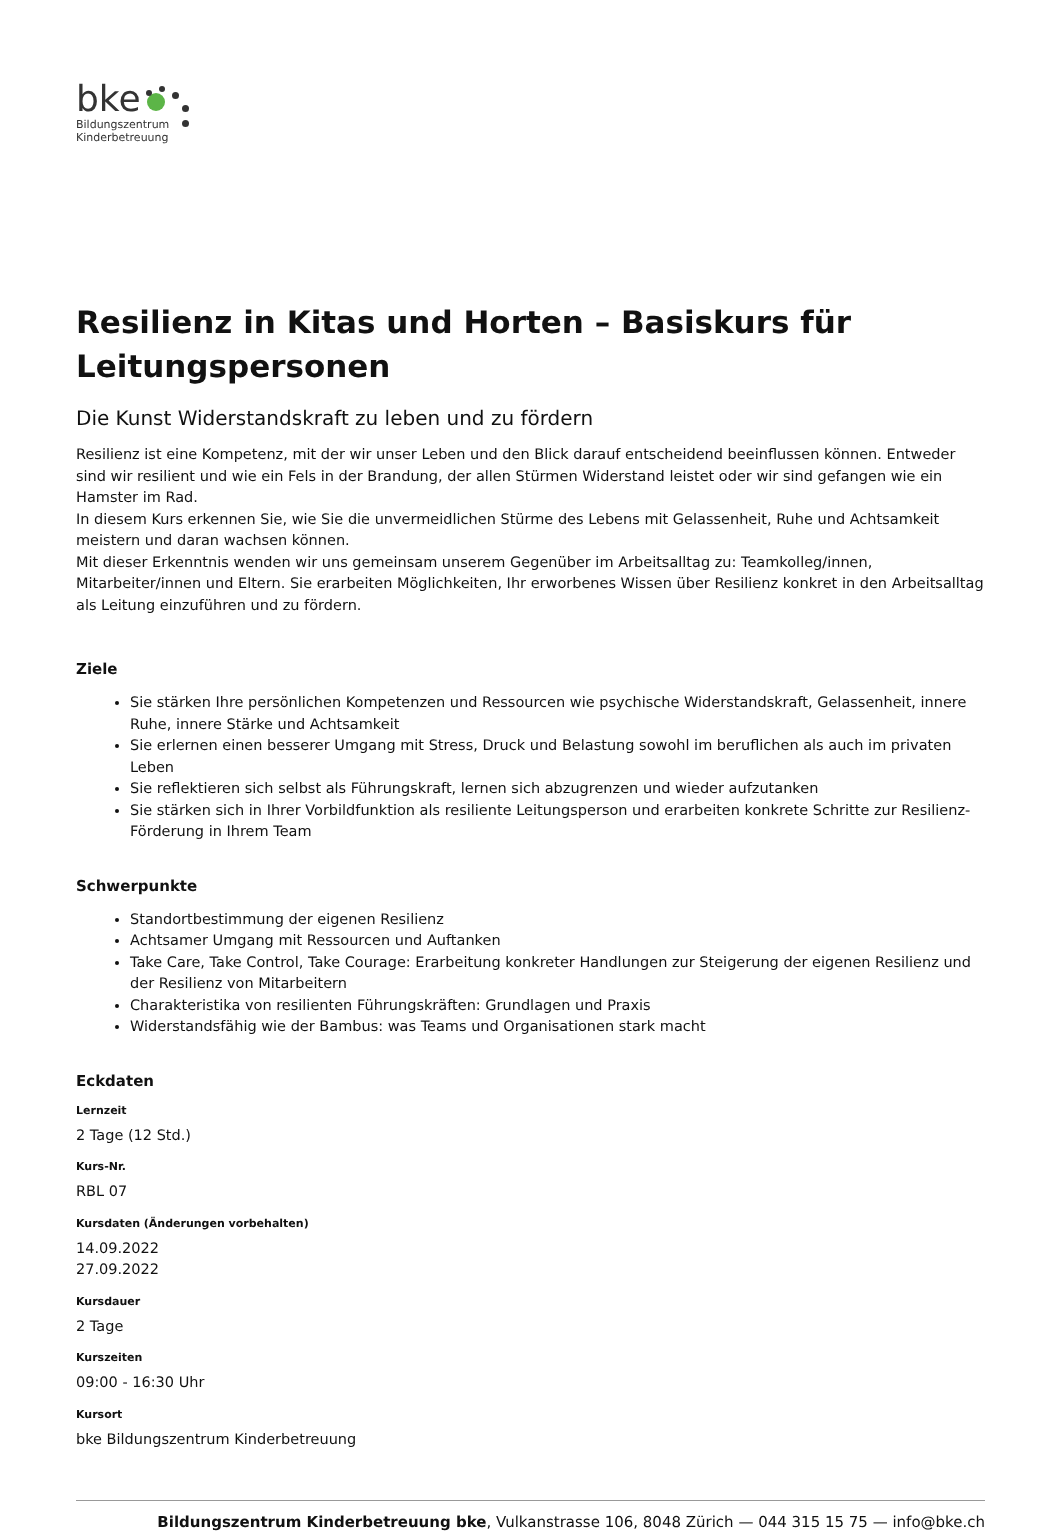bke
Bildungszentrum
Kinderbetreuung
Resilienz in Kitas und Horten – Basiskurs für Leitungspersonen
Die Kunst Widerstandskraft zu leben und zu fördern
Resilienz ist eine Kompetenz, mit der wir unser Leben und den Blick darauf entscheidend beeinflussen können. Entweder sind wir resilient und wie ein Fels in der Brandung, der allen Stürmen Widerstand leistet oder wir sind gefangen wie ein Hamster im Rad.
In diesem Kurs erkennen Sie, wie Sie die unvermeidlichen Stürme des Lebens mit Gelassenheit, Ruhe und Achtsamkeit meistern und daran wachsen können.
Mit dieser Erkenntnis wenden wir uns gemeinsam unserem Gegenüber im Arbeitsalltag zu: Teamkolleg/innen, Mitarbeiter/innen und Eltern. Sie erarbeiten Möglichkeiten, Ihr erworbenes Wissen über Resilienz konkret in den Arbeitsalltag als Leitung einzuführen und zu fördern.
Ziele
Sie stärken Ihre persönlichen Kompetenzen und Ressourcen wie psychische Widerstandskraft, Gelassenheit, innere Ruhe, innere Stärke und Achtsamkeit
Sie erlernen einen besserer Umgang mit Stress, Druck und Belastung sowohl im beruflichen als auch im privaten Leben
Sie reflektieren sich selbst als Führungskraft, lernen sich abzugrenzen und wieder aufzutanken
Sie stärken sich in Ihrer Vorbildfunktion als resiliente Leitungsperson und erarbeiten konkrete Schritte zur Resilienz-Förderung in Ihrem Team
Schwerpunkte
Standortbestimmung der eigenen Resilienz
Achtsamer Umgang mit Ressourcen und Auftanken
Take Care, Take Control, Take Courage: Erarbeitung konkreter Handlungen zur Steigerung der eigenen Resilienz und der Resilienz von Mitarbeitern
Charakteristika von resilienten Führungskräften: Grundlagen und Praxis
Widerstandsfähig wie der Bambus: was Teams und Organisationen stark macht
Eckdaten
Lernzeit
2 Tage (12 Std.)
Kurs-Nr.
RBL 07
Kursdaten (Änderungen vorbehalten)
14.09.2022
27.09.2022
Kursdauer
2 Tage
Kurszeiten
09:00 - 16:30 Uhr
Kursort
bke Bildungszentrum Kinderbetreuung
Bildungszentrum Kinderbetreuung bke, Vulkanstrasse 106, 8048 Zürich — 044 315 15 75 — info@bke.ch